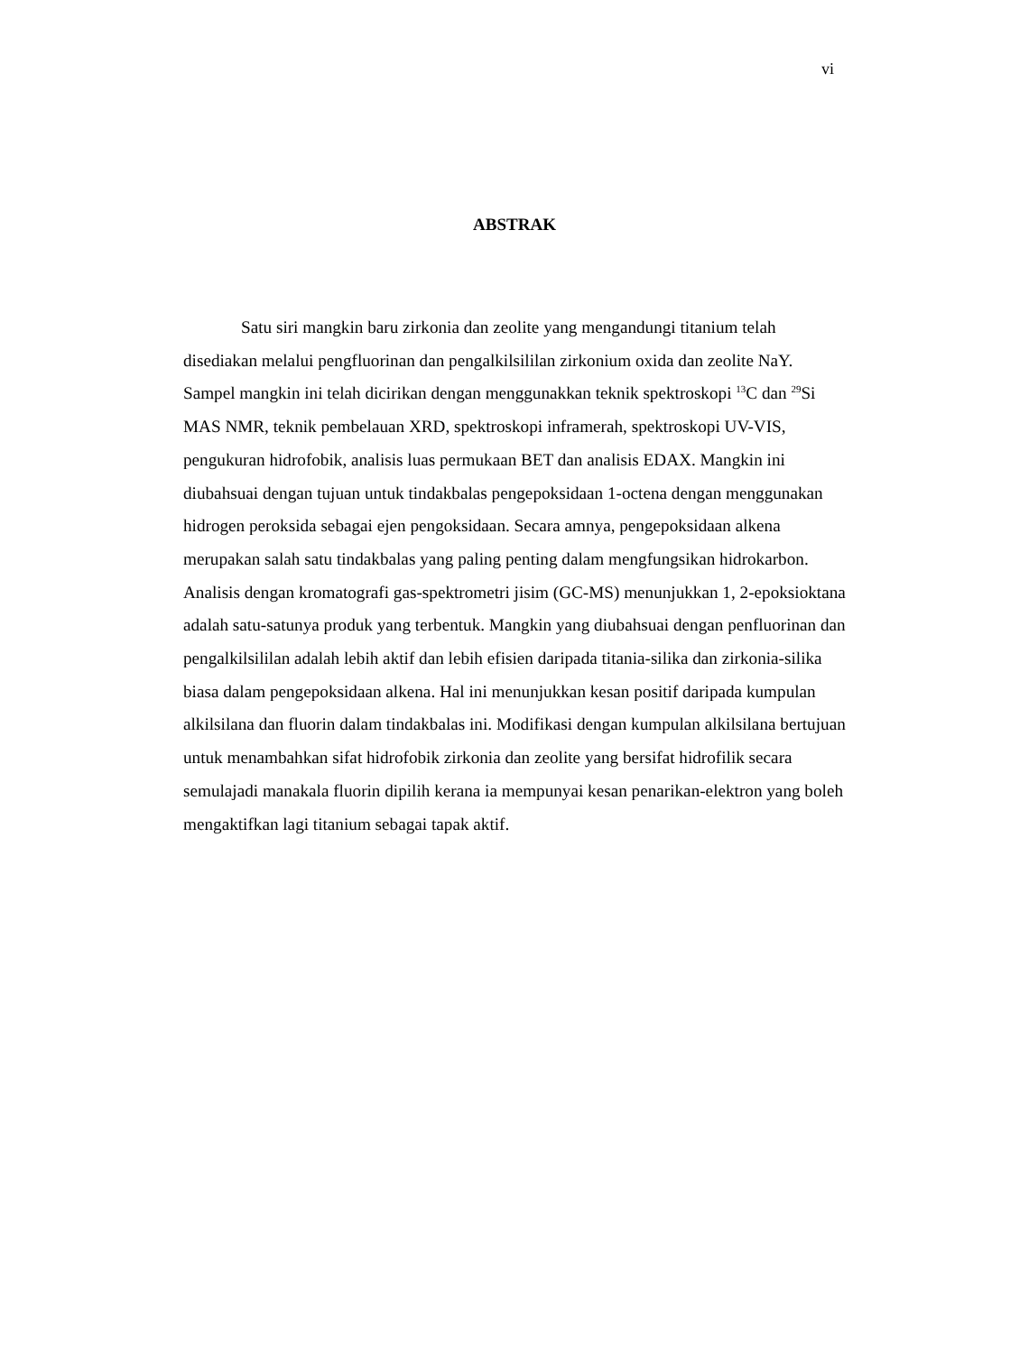vi
ABSTRAK
Satu siri mangkin baru zirkonia dan zeolite yang mengandungi titanium telah disediakan melalui pengfluorinan dan pengalkilsililan zirkonium oxida dan zeolite NaY. Sampel mangkin ini telah dicirikan dengan menggunakkan teknik spektroskopi <sup>13</sup>C dan <sup>29</sup>Si MAS NMR, teknik pembelauan XRD, spektroskopi inframerah, spektroskopi UV-VIS, pengukuran hidrofobik, analisis luas permukaan BET dan analisis EDAX. Mangkin ini diubahsuai dengan tujuan untuk tindakbalas pengepoksidaan 1-octena dengan menggunakan hidrogen peroksida sebagai ejen pengoksidaan. Secara amnya, pengepoksidaan alkena merupakan salah satu tindakbalas yang paling penting dalam mengfungsikan hidrokarbon. Analisis dengan kromatografi gas-spektrometri jisim (GC-MS) menunjukkan 1, 2-epoksioktana adalah satu-satunya produk yang terbentuk. Mangkin yang diubahsuai dengan penfluorinan dan pengalkilsililan adalah lebih aktif dan lebih efisien daripada titania-silika dan zirkonia-silika biasa dalam pengepoksidaan alkena. Hal ini menunjukkan kesan positif daripada kumpulan alkilsilana dan fluorin dalam tindakbalas ini. Modifikasi dengan kumpulan alkilsilana bertujuan untuk menambahkan sifat hidrofobik zirkonia dan zeolite yang bersifat hidrofilik secara semulajadi manakala fluorin dipilih kerana ia mempunyai kesan penarikan-elektron yang boleh mengaktifkan lagi titanium sebagai tapak aktif.